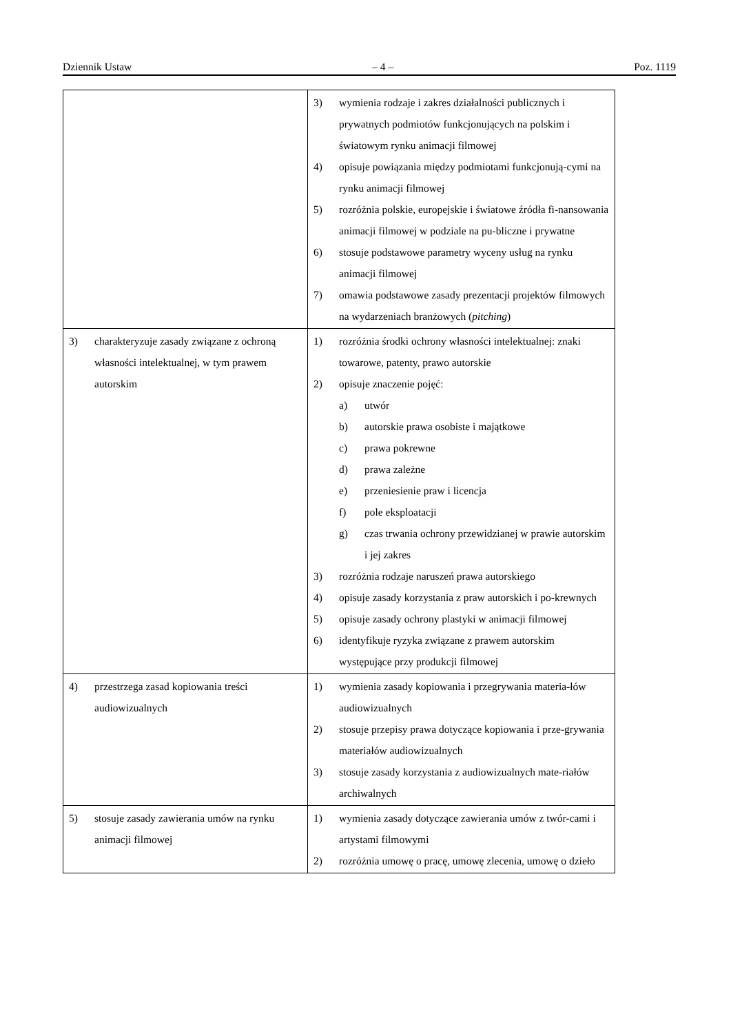Dziennik Ustaw – 4 – Poz. 1119
| | 3) wymienia rodzaje i zakres działalności publicznych i prywatnych podmiotów funkcjonujących na polskim i światowym rynku animacji filmowej 4) opisuje powiązania między podmiotami funkcjonują-cymi na rynku animacji filmowej 5) rozróżnia polskie, europejskie i światowe źródła fi-nansowania animacji filmowej w podziale na pu-bliczne i prywatne 6) stosuje podstawowe parametry wyceny usług na rynku animacji filmowej 7) omawia podstawowe zasady prezentacji projektów filmowych na wydarzeniach branżowych ( pitching ) |
| 3) charakteryzuje zasady związane z ochroną własności intelektualnej, w tym prawem autorskim | 1) rozróżnia środki ochrony własności intelektualnej: znaki towarowe, patenty, prawo autorskie 2) opisuje znaczenie pojęć: a) utwór b) autorskie prawa osobiste i majątkowe c) prawa pokrewne d) prawa zależne e) przeniesienie praw i licencja f) pole eksploatacji g) czas trwania ochrony przewidzianej w prawie autorskim i jej zakres 3) rozróżnia rodzaje naruszeń prawa autorskiego 4) opisuje zasady korzystania z praw autorskich i po-krewnych 5) opisuje zasady ochrony plastyki w animacji filmowej 6) identyfikuje ryzyka związane z prawem autorskim występujące przy produkcji filmowej |
| 4) przestrzega zasad kopiowania treści audiowizualnych | 1) wymienia zasady kopiowania i przegrywania materia-łów audiowizualnych 2) stosuje przepisy prawa dotyczące kopiowania i prze-grywania materiałów audiowizualnych 3) stosuje zasady korzystania z audiowizualnych mate-riałów archiwalnych |
| 5) stosuje zasady zawierania umów na rynku animacji filmowej | 1) wymienia zasady dotyczące zawierania umów z twór-cami i artystami filmowymi 2) rozróżnia umowę o pracę, umowę zlecenia, umowę o dzieło |